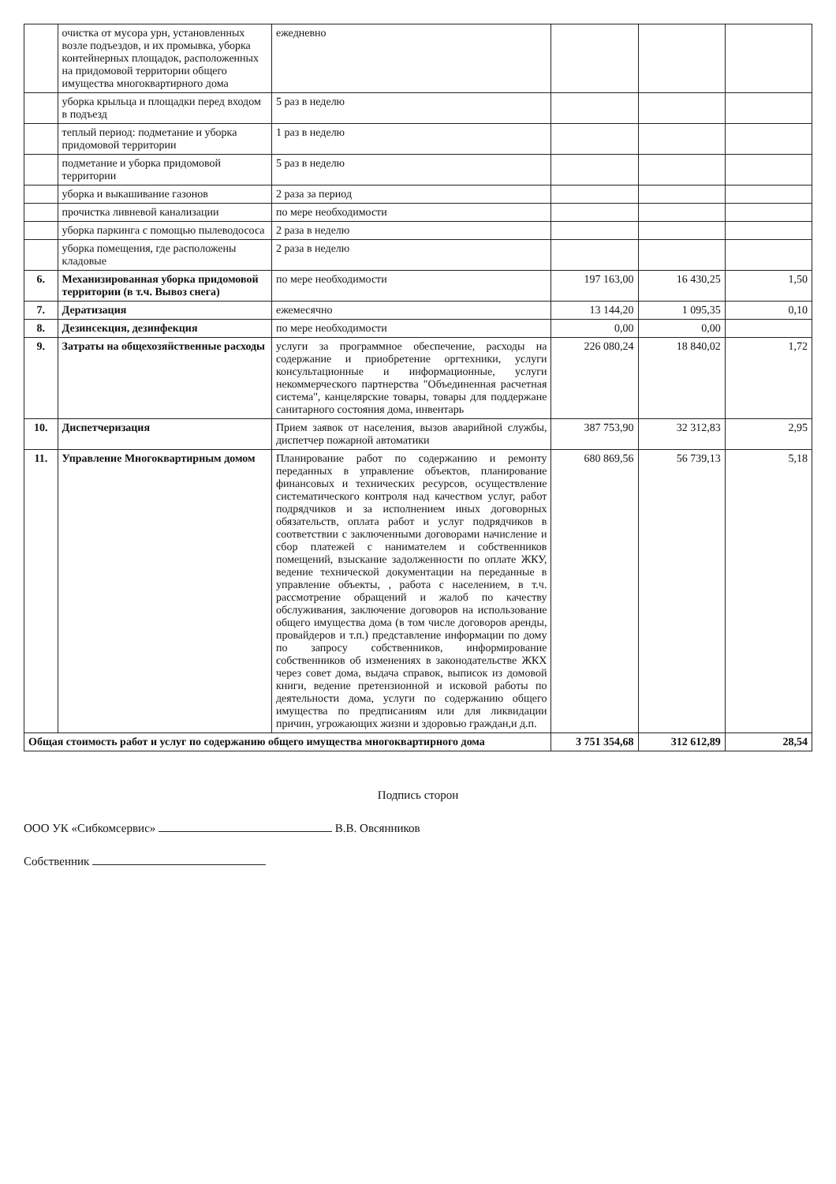| | очистка от мусора урн, установленных возле подъездов, и их промывка, уборка контейнерных площадок, расположенных на придомовой территории общего имущества многоквартирного дома | ежедневно | | | |
| | уборка крыльца и площадки перед входом в подъезд | 5 раз в неделю | | | |
| | теплый период: подметание и уборка придомовой территории | 1 раз в неделю | | | |
| | подметание и уборка придомовой территории | 5 раз в неделю | | | |
| | уборка и выкашивание газонов | 2 раза за период | | | |
| | прочистка ливневой канализации | по мере необходимости | | | |
| | уборка паркинга с помощью пылеводососа | 2 раза в неделю | | | |
| | уборка помещения, где расположены кладовые | 2 раза в неделю | | | |
| 6. | Механизированная уборка придомовой территории (в т.ч. Вывоз снега) | по мере необходимости | 197 163,00 | 16 430,25 | 1,50 |
| 7. | Дератизация | ежемесячно | 13 144,20 | 1 095,35 | 0,10 |
| 8. | Дезинсекция, дезинфекция | по мере необходимости | 0,00 | 0,00 | |
| 9. | Затраты на общехозяйственные расходы | услуги за программное обеспечение, расходы на содержание и приобретение оргтехники, услуги консультационные и информационные, услуги некоммерческого партнерства "Объединенная расчетная система", канцелярские товары, товары для поддержане санитарного состояния дома, инвентарь | 226 080,24 | 18 840,02 | 1,72 |
| 10. | Диспетчеризация | Прием заявок от населения, вызов аварийной службы, диспетчер пожарной автоматики | 387 753,90 | 32 312,83 | 2,95 |
| 11. | Управление Многоквартирным домом | Планирование работ по содержанию и ремонту переданных в управление объектов, планирование финансовых и технических ресурсов, осуществление систематического контроля над качеством услуг, работ подрядчиков и за исполнением иных договорных обязательств, оплата работ и услуг подрядчиков в соответствии с заключенными договорами начисление и сбор платежей с нанимателем и собственников помещений, взыскание задолженности по оплате ЖКУ, ведение технической документации на переданные в управление объекты, , работа с населением, в т.ч. рассмотрение обращений и жалоб по качеству обслуживания, заключение договоров на использование общего имущества дома (в том числе договоров аренды, провайдеров и т.п.) представление информации по дому по запросу собственников, информирование собственников об изменениях в законодательстве ЖКХ через совет дома, выдача справок, выписок из домовой книги, ведение претензионной и исковой работы по деятельности дома, услуги по содержанию общего имущества по предписаниям или для ликвидации причин, угрожающих жизни и здоровью граждан,и д.п. | 680 869,56 | 56 739,13 | 5,18 |
| Общая стоимость работ и услуг по содержанию общего имущества многоквартирного дома | | | 3 751 354,68 | 312 612,89 | 28,54 |
Подпись сторон
ООО УК «Сибкомсервис» В.В. Овсянников
Собственник